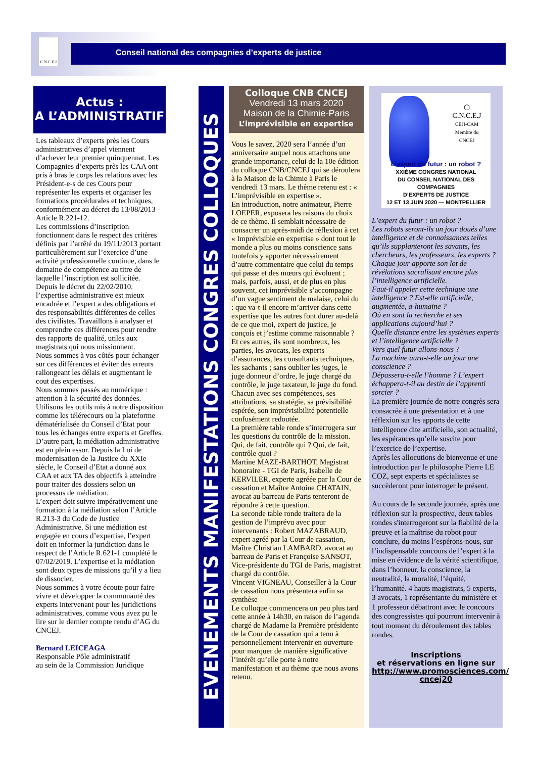C.N.C.E.J
Conseil national des compagnies d’experts de justice
Actus :
A L’ADMINISTRATIF
Les tableaux d’experts près les Cours administratives d’appel viennent d’achever leur premier quinquennat. Les Compagnies d’experts près les CAA ont pris à bras le corps les relations avec les Président-e-s de ces Cours pour représenter les experts et organiser les formations procédurales et techniques, conformément au décret du 13/08/2013 - Article R.221-12.
Les commissions d’inscription fonctionnent dans le respect des critères définis par l’arrêté du 19/11/2013 portant particulièrement sur l’exercice d’une activité professionnelle continue, dans le domaine de compétence au titre de laquelle l’inscription est sollicitée.
Depuis le décret du 22/02/2010, l’expertise administrative est mieux encadrée et l’expert a des obligations et des responsabilités différentes de celles des civilistes. Travaillons à analyser et comprendre ces différences pour rendre des rapports de qualité, utiles aux magistrats qui nous missionnent.
Nous sommes à vos côtés pour échanger sur ces différences et éviter des erreurs rallongeant les délais et augmentant le cout des expertises.
Nous sommes passés au numérique : attention à la sécurité des données. Utilisons les outils mis à notre disposition comme les télérecours ou la plateforme dématérialisée du Conseil d’Etat pour tous les échanges entre experts et Greffes.
D’autre part, la médiation administrative est en plein essor. Depuis la Loi de modernisation de la Justice du XXIe siècle, le Conseil d’Etat a donné aux CAA et aux TA des objectifs à atteindre pour traiter des dossiers selon un processus de médiation.
L’expert doit suivre impérativement une formation à la médiation selon l’Article R.213-3 du Code de Justice Administrative. Si une médiation est engagée en cours d’expertise, l’expert doit en informer la juridiction dans le respect de l’Article R.621-1 complété le 07/02/2019. L’expertise et la médiation sont deux types de missions qu’il y a lieu de dissocier.
Nous sommes à votre écoute pour faire vivre et développer la communauté des experts intervenant pour les juridictions administratives, comme vous avez pu le lire sur le dernier compte rendu d’AG du CNCEJ.
Bernard LEICEAGA
Responsable Pôle administratif
au sein de la Commission Juridique
EVENEMENTS MANIFESTATIONS CONGRES COLLOQUES
Colloque CNB CNCEJ
Vendredi 13 mars 2020
Maison de la Chimie-Paris
L’imprévisible en expertise
Vous le savez, 2020 sera l’année d’un anniversaire auquel nous attachons une grande importance, celui de la 10e édition du colloque CNB/CNCEJ qui se déroulera à la Maison de la Chimie à Paris le vendredi 13 mars. Le thème retenu est : « L’imprévisible en expertise ».
En introduction, notre animateur, Pierre LOEPER, exposera les raisons du choix de ce thème. Il semblait nécessaire de consacrer un après-midi de réflexion à cet « Imprévisible en expertise » dont tout le monde a plus ou moins conscience sans toutefois y apporter nécessairement d’autre commentaire que celui du temps qui passe et des mœurs qui évoluent ; mais, parfois, aussi, et de plus en plus souvent, cet imprévisible s’accompagne d’un vague sentiment de malaise, celui du : que va-t-il encore m’arriver dans cette expertise que les autres font durer au-delà de ce que moi, expert de justice, je conçois et j’estime comme raisonnable ? Et ces autres, ils sont nombreux, les parties, les avocats, les experts d’assurances, les consultants techniques, les sachants ; sans oublier les juges, le juge donneur d’ordre, le juge chargé du contrôle, le juge taxateur, le juge du fond. Chacun avec ses compétences, ses attributions, sa stratégie, sa prévisibilité espérée, son imprévisibilité potentielle confusément redoutée.
La première table ronde s’interrogera sur les questions du contrôle de la mission. Qui, de fait, contrôle qui ? Qui, de fait, contrôle quoi ?
Martine MAZE-BARTHOT, Magistrat honoraire - TGI de Paris, Isabelle de KERVILER, experte agréée par la Cour de cassation et Maître Antoine CHATAIN, avocat au barreau de Paris tenteront de répondre à cette question.
La seconde table ronde traitera de la gestion de l’imprévu avec pour intervenants : Robert MAZABRAUD, expert agréé par la Cour de cassation, Maître Christian LAMBARD, avocat au barreau de Paris et Françoise SANSOT, Vice-présidente du TGI de Paris, magistrat chargé du contrôle.
Vincent VIGNEAU, Conseiller à la Cour de cassation nous présentera enfin sa synthèse
Le colloque commencera un peu plus tard cette année à 14h30, en raison de l’agenda chargé de Madame la Première présidente de la Cour de cassation qui a tenu à personnellement intervenir en ouverture pour marquer de manière significative l’intérêt qu’elle porte à notre manifestation et au thème que nous avons retenu.
⬡
C.N.C.E.J
CEJI-CAM
Membre du CNCEJ
L’expert du futur : un robot ?
XXIÈME CONGRES NATIONAL
DU CONSEIL NATIONAL DES COMPAGNIES
D’EXPERTS DE JUSTICE
12 ET 13 JUIN 2020 — MONTPELLIER
L’expert du futur : un robot ?
Les robots seront-ils un jour doués d’une intelligence et de connaissances telles qu’ils supplanteront les savants, les chercheurs, les professeurs, les experts ?
Chaque jour apporte son lot de révélations sacralisant encore plus l’intelligence artificielle.
Faut-il appeler cette technique une intelligence ? Est-elle artificielle, augmentée, a-humaine ?
Où en sont la recherche et ses applications aujourd’hui ?
Quelle distance entre les systèmes experts et l’intelligence artificielle ?
Vers quel futur allons-nous ?
La machine aura-t-elle un jour une conscience ?
Dépassera-t-elle l’homme ? L’expert échappera-t-il au destin de l’apprenti sorcier ?
La première journée de notre congrès sera consacrée à une présentation et à une réflexion sur les apports de cette intelligence dite artificielle, son actualité, les espérances qu’elle suscite pour l’exercice de l’expertise.
Après les allocutions de bienvenue et une introduction par le philosophe Pierre LE COZ, sept experts et spécialistes se succèderont pour interroger le présent.
Au cours de la seconde journée, après une réflexion sur la prospective, deux tables rondes s'interrogeront sur la fiabilité de la preuve et la maîtrise du robot pour conclure, du moins l’espérons-nous, sur l’indispensable concours de l’expert à la mise en évidence de la vérité scientifique, dans l’honneur, la conscience, la neutralité, la moralité, l’équité, l’humanité. 4 hauts magistrats, 5 experts, 3 avocats, 1 représentante du ministère et 1 professeur débattront avec le concours des congressistes qui pourront intervenir à tout moment du déroulement des tables rondes.
Inscriptions
et réservations en ligne sur
http://www.promosciences.com/ cncej20